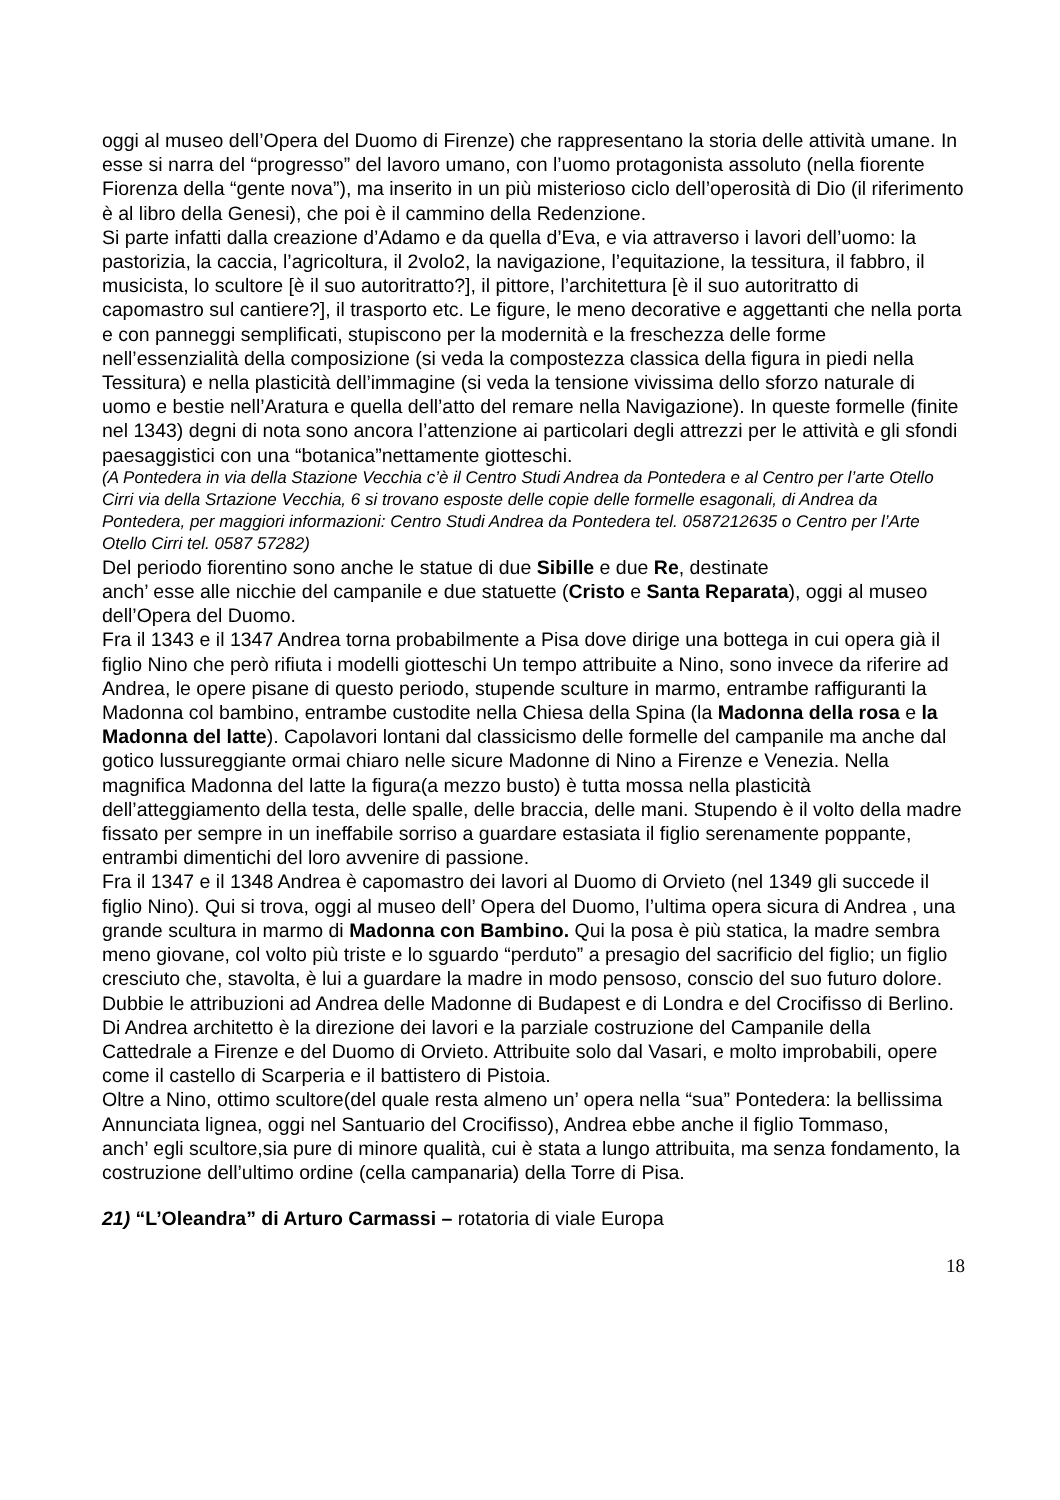oggi al museo dell’Opera del Duomo di Firenze) che rappresentano la storia delle attività umane. In esse si narra del “progresso” del lavoro umano, con l’uomo protagonista assoluto (nella fiorente Fiorenza della “gente nova”), ma inserito in un più misterioso ciclo dell’operosità di Dio (il riferimento è al libro della Genesi), che poi è il cammino della Redenzione.
Si parte infatti dalla creazione d’Adamo e da quella d’Eva, e via attraverso i lavori dell’uomo: la pastorizia, la caccia, l’agricoltura, il 2volo2, la navigazione, l’equitazione, la tessitura, il fabbro, il musicista, lo scultore [è il suo autoritratto?], il pittore, l’architettura [è il suo autoritratto di capomastro sul cantiere?], il trasporto etc. Le figure, le meno decorative e aggettanti che nella porta e con panneggi semplificati, stupiscono per la modernità e la freschezza delle forme nell’essenzialità della composizione (si veda la compostezza classica della figura in piedi nella Tessitura) e nella plasticità dell’immagine (si veda la tensione vivissima dello sforzo naturale di uomo e bestie nell’Aratura e quella dell’atto del remare nella Navigazione). In queste formelle (finite nel 1343) degni di nota sono ancora l’attenzione ai particolari degli attrezzi per le attività e gli sfondi paesaggistici con una “botanica”nettamente giotteschi.
(A Pontedera in via della Stazione Vecchia c’è il Centro Studi Andrea da Pontedera e al Centro per l’arte Otello Cirri via della Srtazione Vecchia, 6 si trovano esposte delle copie delle formelle esagonali, di Andrea da Pontedera, per maggiori informazioni: Centro Studi Andrea da Pontedera tel. 0587212635 o Centro per l’Arte Otello Cirri tel. 0587 57282)
Del periodo fiorentino sono anche le statue di due Sibille e due Re, destinate
anch’ esse alle nicchie del campanile e due statuette (Cristo e Santa Reparata), oggi al museo dell’Opera del Duomo.
Fra il 1343 e il 1347 Andrea torna probabilmente a Pisa dove dirige una bottega in cui opera già il figlio Nino che però rifiuta i modelli giotteschi Un tempo attribuite a Nino, sono invece da riferire ad Andrea, le opere pisane di questo periodo, stupende sculture in marmo, entrambe raffiguranti la Madonna col bambino, entrambe custodite nella Chiesa della Spina (la Madonna della rosa e la Madonna del latte). Capolavori lontani dal classicismo delle formelle del campanile ma anche dal gotico lussureggiante ormai chiaro nelle sicure Madonne di Nino a Firenze e Venezia. Nella magnifica Madonna del latte la figura(a mezzo busto) è tutta mossa nella plasticità dell’atteggiamento della testa, delle spalle, delle braccia, delle mani. Stupendo è il volto della madre fissato per sempre in un ineffabile sorriso a guardare estasiata il figlio serenamente poppante, entrambi dimentichi del loro avvenire di passione.
Fra il 1347 e il 1348 Andrea è capomastro dei lavori al Duomo di Orvieto (nel 1349 gli succede il figlio Nino). Qui si trova, oggi al museo dell’ Opera del Duomo, l’ultima opera sicura di Andrea , una grande scultura in marmo di Madonna con Bambino. Qui la posa è più statica, la madre sembra meno giovane, col volto più triste e lo sguardo “perduto” a presagio del sacrificio del figlio; un figlio cresciuto che, stavolta, è lui a guardare la madre in modo pensoso, conscio del suo futuro dolore.
Dubbie le attribuzioni ad Andrea delle Madonne di Budapest e di Londra e del Crocifisso di Berlino.
Di Andrea architetto è la direzione dei lavori e la parziale costruzione del Campanile della Cattedrale a Firenze e del Duomo di Orvieto. Attribuite solo dal Vasari, e molto improbabili, opere come il castello di Scarperia e il battistero di Pistoia.
Oltre a Nino, ottimo scultore(del quale resta almeno un’ opera nella “sua” Pontedera: la bellissima Annunciata lignea, oggi nel Santuario del Crocifisso), Andrea ebbe anche il figlio Tommaso,
anch’ egli scultore,sia pure di minore qualità, cui è stata a lungo attribuita, ma senza fondamento, la costruzione dell’ultimo ordine (cella campanaria) della Torre di Pisa.
21) “L’Oleandra” di Arturo Carmassi – rotatoria di viale Europa
18